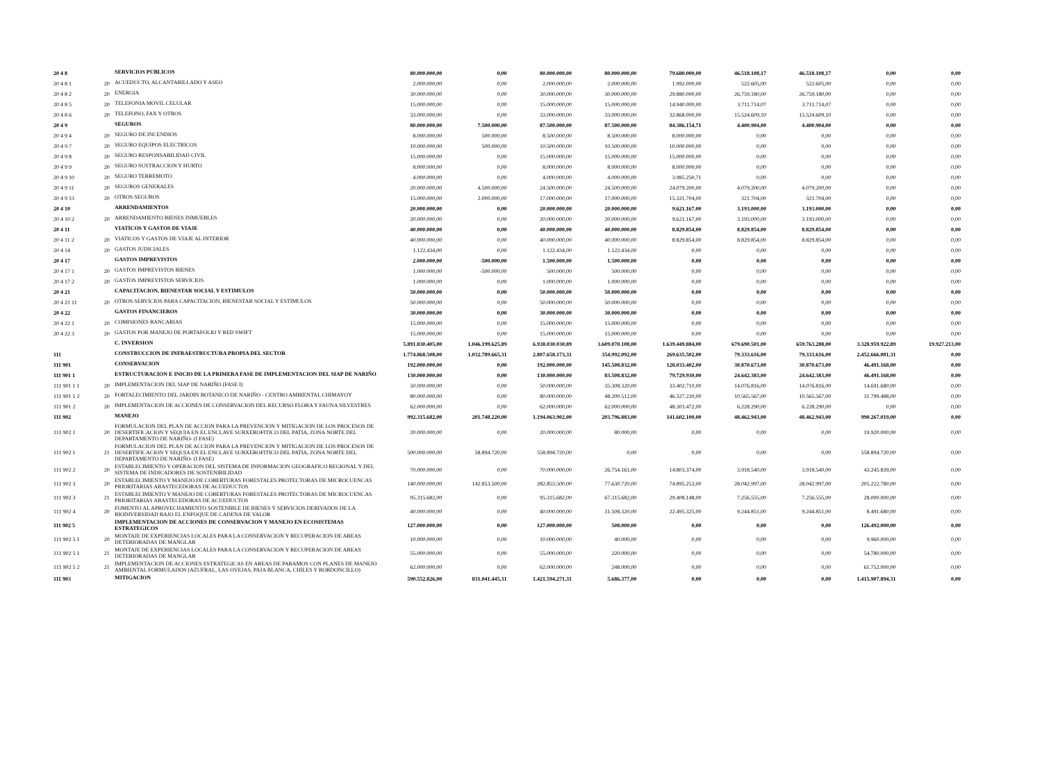| 20 4 8 | | SERVICIOS PUBLICOS | 80.000.000,00 | 0,00 | 80.000.000,00 | 80.000.000,00 | 79.680.000,00 | 46.518.108,17 | 46.518.108,17 | 0,00 | 0,00 |
| 20 4 8 1 | 20 | ACUEDUCTO, ALCANTARILLADO Y ASEO | 2.000.000,00 | 0,00 | 2.000.000,00 | 2.000.000,00 | 1.992.000,00 | 522.605,00 | 522.605,00 | 0,00 | 0,00 |
| 20 4 8 2 | 20 | ENERGIA | 30.000.000,00 | 0,00 | 30.000.000,00 | 30.000.000,00 | 29.880.000,00 | 26.759.180,00 | 26.759.180,00 | 0,00 | 0,00 |
| 20 4 8 5 | 20 | TELEFONIA MOVIL CELULAR | 15.000.000,00 | 0,00 | 15.000.000,00 | 15.000.000,00 | 14.940.000,00 | 3.711.714,07 | 3.711.714,07 | 0,00 | 0,00 |
| 20 4 8 6 | 20 | TELEFONO, FAX Y OTROS | 33.000.000,00 | 0,00 | 33.000.000,00 | 33.000.000,00 | 32.868.000,00 | 15.524.609,10 | 15.524.609,10 | 0,00 | 0,00 |
| 20 4 9 | | SEGUROS | 80.000.000,00 | 7.500.000,00 | 87.500.000,00 | 87.500.000,00 | 84.386.154,71 | 4.400.904,00 | 4.400.904,00 | 0,00 | 0,00 |
| 20 4 9 4 | 20 | SEGURO DE INCENDIOS | 8.000.000,00 | 500.000,00 | 8.500.000,00 | 8.500.000,00 | 8.000.000,00 | 0,00 | 0,00 | 0,00 | 0,00 |
| 20 4 9 7 | 20 | SEGURO EQUIPOS ELECTRICOS | 10.000.000,00 | 500.000,00 | 10.500.000,00 | 10.500.000,00 | 10.000.000,00 | 0,00 | 0,00 | 0,00 | 0,00 |
| 20 4 9 8 | 20 | SEGURO RESPONSABILIDAD CIVIL | 15.000.000,00 | 0,00 | 15.000.000,00 | 15.000.000,00 | 15.000.000,00 | 0,00 | 0,00 | 0,00 | 0,00 |
| 20 4 9 9 | 20 | SEGURO SUSTRACCION Y HURTO | 8.000.000,00 | 0,00 | 8.000.000,00 | 8.000.000,00 | 8.000.000,00 | 0,00 | 0,00 | 0,00 | 0,00 |
| 20 4 9 10 | 20 | SEGURO TERREMOTO | 4.000.000,00 | 0,00 | 4.000.000,00 | 4.000.000,00 | 3.985.250,71 | 0,00 | 0,00 | 0,00 | 0,00 |
| 20 4 9 11 | 20 | SEGUROS GENERALES | 20.000.000,00 | 4.500.000,00 | 24.500.000,00 | 24.500.000,00 | 24.079.200,00 | 4.079.200,00 | 4.079.200,00 | 0,00 | 0,00 |
| 20 4 9 13 | 20 | OTROS SEGUROS | 15.000.000,00 | 2.000.000,00 | 17.000.000,00 | 17.000.000,00 | 15.321.704,00 | 321.704,00 | 321.704,00 | 0,00 | 0,00 |
| 20 4 10 | | ARRENDAMIENTOS | 20.000.000,00 | 0,00 | 20.000.000,00 | 20.000.000,00 | 9.621.167,00 | 3.193.000,00 | 3.193.000,00 | 0,00 | 0,00 |
| 20 4 10 2 | 20 | ARRENDAMIENTO BIENES INMUEBLES | 20.000.000,00 | 0,00 | 20.000.000,00 | 20.000.000,00 | 9.621.167,00 | 3.193.000,00 | 3.193.000,00 | 0,00 | 0,00 |
| 20 4 11 | | VIATICOS Y GASTOS DE VIAJE | 40.000.000,00 | 0,00 | 40.000.000,00 | 40.000.000,00 | 8.829.854,00 | 8.829.854,00 | 8.829.854,00 | 0,00 | 0,00 |
| 20 4 11 2 | 20 | VIATICOS Y GASTOS DE VIAJE AL INTERIOR | 40.000.000,00 | 0,00 | 40.000.000,00 | 40.000.000,00 | 8.829.854,00 | 8.829.854,00 | 8.829.854,00 | 0,00 | 0,00 |
| 20 4 14 | 20 | GASTOS JUDICIALES | 1.122.434,00 | 0,00 | 1.122.434,00 | 1.122.434,00 | 0,00 | 0,00 | 0,00 | 0,00 | 0,00 |
| 20 4 17 | | GASTOS IMPREVISTOS | 2.000.000,00 | -500.000,00 | 1.500.000,00 | 1.500.000,00 | 0,00 | 0,00 | 0,00 | 0,00 | 0,00 |
| 20 4 17 1 | 20 | GASTOS IMPREVISTOS BIENES | 1.000.000,00 | -500.000,00 | 500.000,00 | 500.000,00 | 0,00 | 0,00 | 0,00 | 0,00 | 0,00 |
| 20 4 17 2 | 20 | GASTOS IMPREVISTOS SERVICIOS | 1.000.000,00 | 0,00 | 1.000.000,00 | 1.000.000,00 | 0,00 | 0,00 | 0,00 | 0,00 | 0,00 |
| 20 4 21 | | CAPACITACION, BIENESTAR SOCIAL Y ESTIMULOS | 50.000.000,00 | 0,00 | 50.000.000,00 | 50.000.000,00 | 0,00 | 0,00 | 0,00 | 0,00 | 0,00 |
| 20 4 21 11 | 20 | OTROS SERVICIOS PARA CAPACITACION, BIENESTAR SOCIAL Y ESTIMULOS | 50.000.000,00 | 0,00 | 50.000.000,00 | 50.000.000,00 | 0,00 | 0,00 | 0,00 | 0,00 | 0,00 |
| 20 4 22 | | GASTOS FINANCIEROS | 30.000.000,00 | 0,00 | 30.000.000,00 | 30.000.000,00 | 0,00 | 0,00 | 0,00 | 0,00 | 0,00 |
| 20 4 22 1 | 20 | COMISIONES BANCARIAS | 15.000.000,00 | 0,00 | 15.000.000,00 | 15.000.000,00 | 0,00 | 0,00 | 0,00 | 0,00 | 0,00 |
| 20 4 22 3 | 20 | GASTOS POR MANEJO DE PORTAFOLIO Y RED SWIFT | 15.000.000,00 | 0,00 | 15.000.000,00 | 15.000.000,00 | 0,00 | 0,00 | 0,00 | 0,00 | 0,00 |
| | | C. INVERSION | 5.891.830.405,00 | 1.046.199.625,89 | 6.938.030.030,89 | 3.609.070.108,00 | 1.639.449.884,00 | 679.690.501,00 | 659.763.288,00 | 3.328.959.922,89 | 19.927.213,00 |
| 111 | | CONSTRUCCION DE INFRAESTRUCTURA PROPIA DEL SECTOR | 1.774.868.508,00 | 1.032.789.665,31 | 2.807.658.173,31 | 354.992.092,00 | 269.635.502,00 | 79.333.616,00 | 79.333.616,00 | 2.452.666.081,31 | 0,00 |
| 111 901 | | CONSERVACION | 192.000.000,00 | 0,00 | 192.000.000,00 | 145.508.832,00 | 128.033.402,00 | 30.870.673,00 | 30.870.673,00 | 46.491.168,00 | 0,00 |
| 111 901 1 | | ESTRUCTURACION E INICIO DE LA PRIMERA FASE DE IMPLEMENTACION DEL SIAP DE NARIÑO | 130.000.000,00 | 0,00 | 130.000.000,00 | 83.508.832,00 | 79.729.930,00 | 24.642.383,00 | 24.642.383,00 | 46.491.168,00 | 0,00 |
| 111 901 1 1 | 20 | IMPLEMENTACION DEL SIAP DE NARIÑO (FASE I) | 50.000.000,00 | 0,00 | 50.000.000,00 | 35.308.320,00 | 33.402.710,00 | 14.076.816,00 | 14.076.816,00 | 14.691.680,00 | 0,00 |
| 111 901 1 2 | 20 | FORTALECIMIENTO DEL JARDIN BOTANICO DE NARIÑO - CENTRO AMBIENTAL CHIMAYOY | 80.000.000,00 | 0,00 | 80.000.000,00 | 48.200.512,00 | 46.327.220,00 | 10.565.567,00 | 10.565.567,00 | 31.799.488,00 | 0,00 |
| 111 901 2 | 20 | IMPLEMENTACION DE ACCIONES DE CONSERVACION DEL RECURSO FLORA Y FAUNA SILVESTRES | 62.000.000,00 | 0,00 | 62.000.000,00 | 62.000.000,00 | 48.303.472,00 | 6.228.290,00 | 6.228.290,00 | 0,00 | 0,00 |
| 111 902 | | MANEJO | 992.315.682,00 | 201.748.220,00 | 1.194.063.902,00 | 203.796.883,00 | 141.602.100,00 | 48.462.943,00 | 48.462.943,00 | 990.267.019,00 | 0,00 |
| 111 902 1 | 20 | FORMULACION DEL PLAN DE ACCION PARA LA PREVENCION Y MITIGACION DE LOS PROCESOS DE DESERTIFICACION Y SEQUIA EN EL ENCLAVE SUBXEROFITICO DEL PATIA, ZONA NORTE DEL DEPARTAMENTO DE NARIÑO- (I FASE) | 20.000.000,00 | 0,00 | 20.000.000,00 | 80.000,00 | 0,00 | 0,00 | 0,00 | 19.920.000,00 | 0,00 |
| 111 902 1 | 21 | FORMULACION DEL PLAN DE ACCION PARA LA PREVENCION Y MITIGACION DE LOS PROCESOS DE DESERTIFICACION Y SEQUIA EN EL ENCLAVE SUBXEROFITICO DEL PATIA, ZONA NORTE DEL DEPARTAMENTO DE NARIÑO- (I FASE) | 500.000.000,00 | 58.894.720,00 | 558.894.720,00 | 0,00 | 0,00 | 0,00 | 0,00 | 558.894.720,00 | 0,00 |
| 111 902 2 | 20 | ESTABLECIMIENTO Y OPERACION DEL SISTEMA DE INFORMACION GEOGRAFICO REGIONAL Y DEL SISTEMA DE INDICADORES DE SOSTENIBILIDAD | 70.000.000,00 | 0,00 | 70.000.000,00 | 26.754.161,00 | 14.803.374,00 | 3.918.540,00 | 3.918.540,00 | 43.245.839,00 | 0,00 |
| 111 902 3 | 20 | ESTABLECIMIENTO Y MANEJO DE COBERTURAS FORESTALES PROTECTORAS DE MICROCUENCAS PRIORITARIAS ABASTECEDORAS DE ACUEDUCTOS | 140.000.000,00 | 142.853.500,00 | 282.853.500,00 | 77.630.720,00 | 74.895.253,00 | 28.042.997,00 | 28.042.997,00 | 205.222.780,00 | 0,00 |
| 111 902 3 | 21 | ESTABLECIMIENTO Y MANEJO DE COBERTURAS FORESTALES PROTECTORAS DE MICROCUENCAS PRIORITARIAS ABASTECEDORAS DE ACUEDUCTOS | 95.315.682,00 | 0,00 | 95.315.682,00 | 67.315.682,00 | 29.408.148,00 | 7.256.555,00 | 7.256.555,00 | 28.000.000,00 | 0,00 |
| 111 902 4 | 20 | FOMENTO AL APROVECHAMIENTO SOSTENIBLE DE BIENES Y SERVICIOS DERIVADOS DE LA BIODIVERSIDAD BAJO EL ENFOQUE DE CADENA DE VALOR | 40.000.000,00 | 0,00 | 40.000.000,00 | 31.508.320,00 | 22.495.325,00 | 9.244.851,00 | 9.244.851,00 | 8.491.680,00 | 0,00 |
| 111 902 5 | | IMPLEMENTACION DE ACCIONES DE CONSERVACION Y MANEJO EN ECOSISTEMAS ESTRATEGICOS | 127.000.000,00 | 0,00 | 127.000.000,00 | 508.000,00 | 0,00 | 0,00 | 0,00 | 126.492.000,00 | 0,00 |
| 111 902 5 1 | 20 | MONTAJE DE EXPERIENCIAS LOCALES PARA LA CONSERVACION Y RECUPERACION DE AREAS DETERIORADAS DE MANGLAR | 10.000.000,00 | 0,00 | 10.000.000,00 | 40.000,00 | 0,00 | 0,00 | 0,00 | 9.960.000,00 | 0,00 |
| 111 902 5 1 | 21 | MONTAJE DE EXPERIENCIAS LOCALES PARA LA CONSERVACION Y RECUPERACION DE AREAS DETERIORADAS DE MANGLAR | 55.000.000,00 | 0,00 | 55.000.000,00 | 220.000,00 | 0,00 | 0,00 | 0,00 | 54.780.000,00 | 0,00 |
| 111 902 5 2 | 21 | IMPLEMENTACION DE ACCIONES ESTRATEGICAS EN AREAS DE PARAMOS CON PLANES DE MANEJO AMBIENTAL FORMULADOS (AZUFRAL, LAS OVEJAS, PAJA BLANCA, CHILES Y BORDONCILLO) | 62.000.000,00 | 0,00 | 62.000.000,00 | 248.000,00 | 0,00 | 0,00 | 0,00 | 61.752.000,00 | 0,00 |
| 111 903 | | MITIGACION | 590.552.826,00 | 831.041.445,31 | 1.421.594.271,31 | 5.686.377,00 | 0,00 | 0,00 | 0,00 | 1.415.907.894,31 | 0,00 |